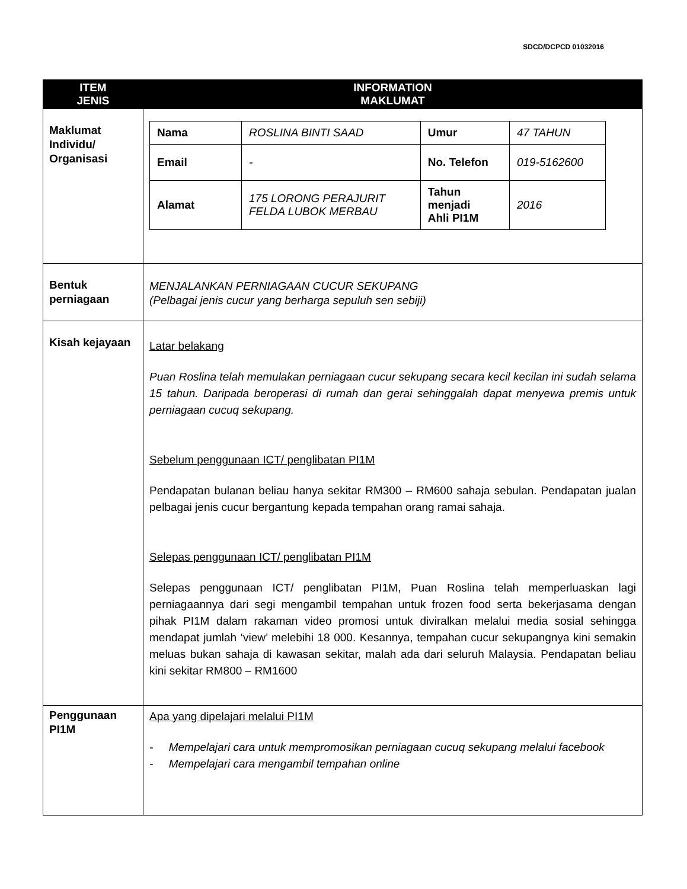SDCD/DCPCD 01032016
| ITEM JENIS | INFORMATION MAKLUMAT |
| --- | --- |
| Maklumat Individu/ Organisasi | / Nama / ROSLINA BINTI SAAD / Umur / 47 TAHUN / / Email / - / No. Telefon / 019-5162600 / / Alamat / 175 LORONG PERAJURIT FELDA LUBOK MERBAU / Tahun menjadi Ahli PI1M / 2016 / |
| Bentuk perniagaan | MENJALANKAN PERNIAGAAN CUCUR SEKUPANG (Pelbagai jenis cucur yang berharga sepuluh sen sebiji) |
| Kisah kejayaan | Latar belakang Puan Roslina telah memulakan perniagaan cucur sekupang secara kecil kecilan ini sudah selama 15 tahun. Daripada beroperasi di rumah dan gerai sehinggalah dapat menyewa premis untuk perniagaan cucuq sekupang. Sebelum penggunaan ICT/ penglibatan PI1M Pendapatan bulanan beliau hanya sekitar RM300 – RM600 sahaja sebulan. Pendapatan jualan pelbagai jenis cucur bergantung kepada tempahan orang ramai sahaja. Selepas penggunaan ICT/ penglibatan PI1M Selepas penggunaan ICT/ penglibatan PI1M, Puan Roslina telah memperluaskan lagi perniagaannya dari segi mengambil tempahan untuk frozen food serta bekerjasama dengan pihak PI1M dalam rakaman video promosi untuk diviralkan melalui media sosial sehingga mendapat jumlah ‘view’ melebihi 18 000. Kesannya, tempahan cucur sekupangnya kini semakin meluas bukan sahaja di kawasan sekitar, malah ada dari seluruh Malaysia. Pendapatan beliau kini sekitar RM800 – RM1600 |
| Penggunaan PI1M | Apa yang dipelajari melalui PI1M - Mempelajari cara untuk mempromosikan perniagaan cucuq sekupang melalui facebook - Mempelajari cara mengambil tempahan online |